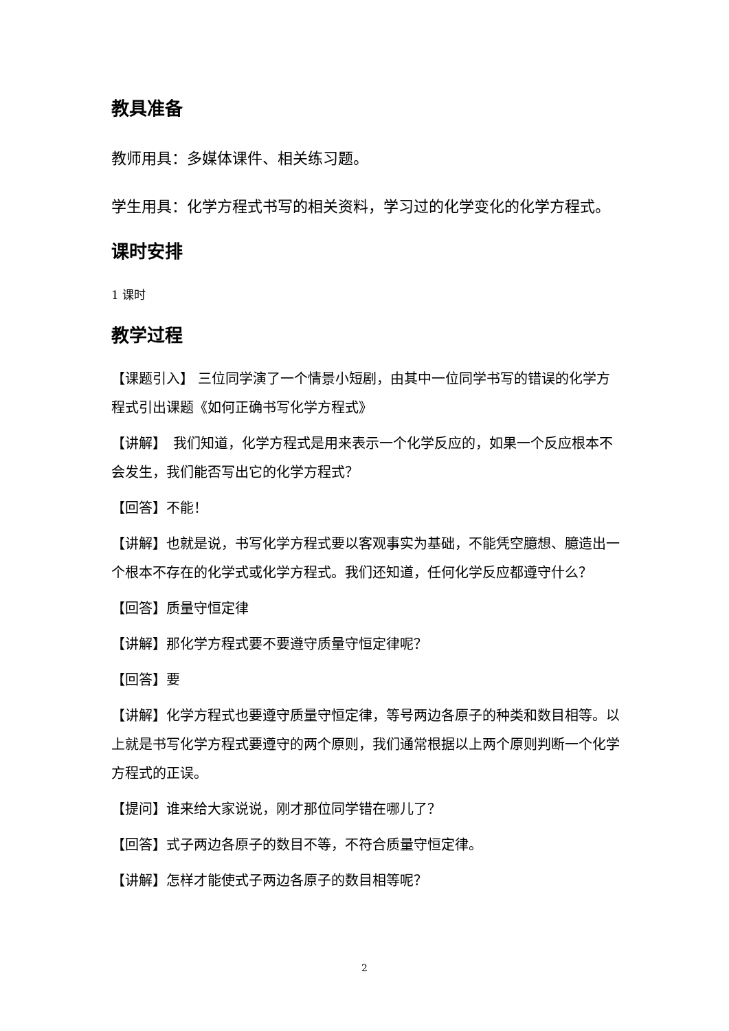教具准备
教师用具：多媒体课件、相关练习题。
学生用具：化学方程式书写的相关资料，学习过的化学变化的化学方程式。
课时安排
1 课时
教学过程
【课题引入】 三位同学演了一个情景小短剧，由其中一位同学书写的错误的化学方程式引出课题《如何正确书写化学方程式》
【讲解】　我们知道，化学方程式是用来表示一个化学反应的，如果一个反应根本不会发生，我们能否写出它的化学方程式？
【回答】不能！
【讲解】也就是说，书写化学方程式要以客观事实为基础，不能凭空臆想、臆造出一个根本不存在的化学式或化学方程式。我们还知道，任何化学反应都遵守什么？
【回答】质量守恒定律
【讲解】那化学方程式要不要遵守质量守恒定律呢？
【回答】要
【讲解】化学方程式也要遵守质量守恒定律，等号两边各原子的种类和数目相等。以上就是书写化学方程式要遵守的两个原则，我们通常根据以上两个原则判断一个化学方程式的正误。
【提问】谁来给大家说说，刚才那位同学错在哪儿了？
【回答】式子两边各原子的数目不等，不符合质量守恒定律。
【讲解】怎样才能使式子两边各原子的数目相等呢？
2